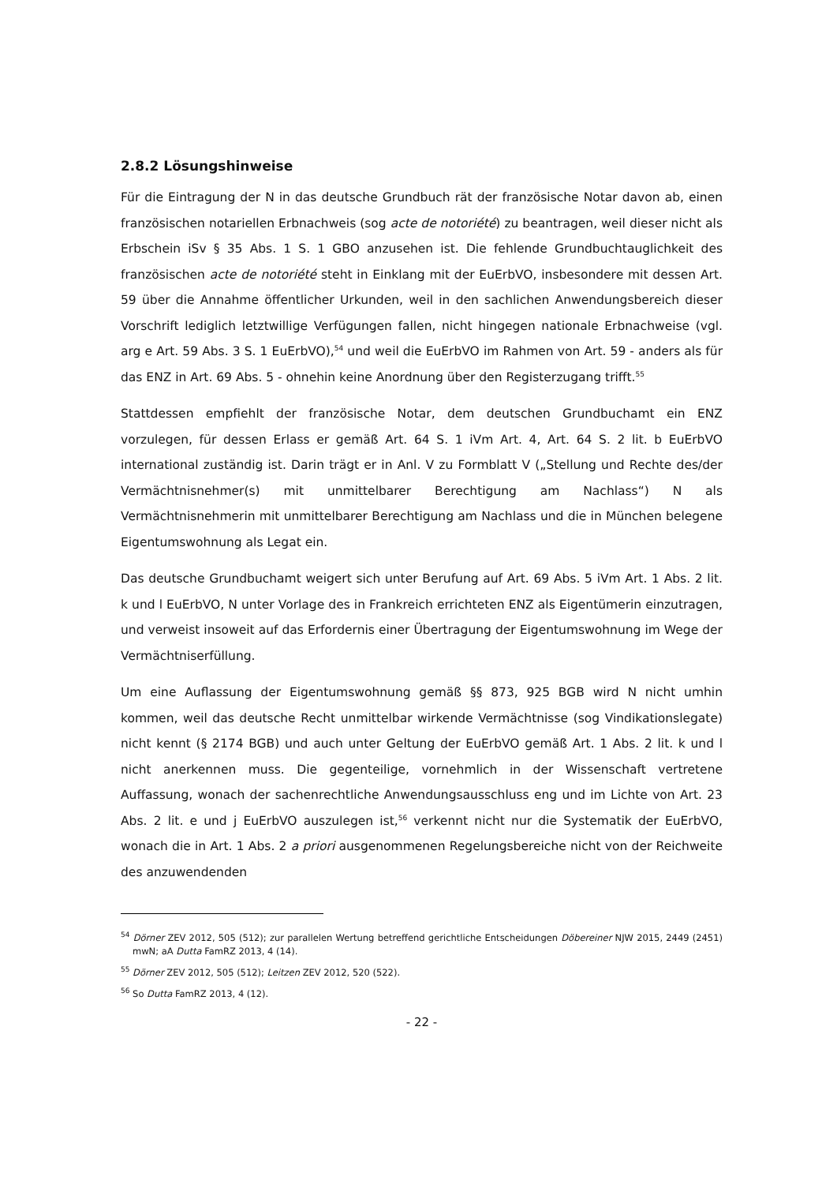2.8.2 Lösungshinweise
Für die Eintragung der N in das deutsche Grundbuch rät der französische Notar davon ab, einen französischen notariellen Erbnachweis (sog acte de notoriété) zu beantragen, weil dieser nicht als Erbschein iSv § 35 Abs. 1 S. 1 GBO anzusehen ist. Die fehlende Grundbuchtauglichkeit des französischen acte de notoriété steht in Einklang mit der EuErbVO, insbesondere mit dessen Art. 59 über die Annahme öffentlicher Urkunden, weil in den sachlichen Anwendungsbereich dieser Vorschrift lediglich letztwillige Verfügungen fallen, nicht hingegen nationale Erbnachweise (vgl. arg e Art. 59 Abs. 3 S. 1 EuErbVO),<sup>54</sup> und weil die EuErbVO im Rahmen von Art. 59 - anders als für das ENZ in Art. 69 Abs. 5 - ohnehin keine Anordnung über den Registerzugang trifft.<sup>55</sup>
Stattdessen empfiehlt der französische Notar, dem deutschen Grundbuchamt ein ENZ vorzulegen, für dessen Erlass er gemäß Art. 64 S. 1 iVm Art. 4, Art. 64 S. 2 lit. b EuErbVO international zuständig ist. Darin trägt er in Anl. V zu Formblatt V („Stellung und Rechte des/der Vermächtnisnehmer(s) mit unmittelbarer Berechtigung am Nachlass“) N als Vermächtnisnehmerin mit unmittelbarer Berechtigung am Nachlass und die in München belegene Eigentumswohnung als Legat ein.
Das deutsche Grundbuchamt weigert sich unter Berufung auf Art. 69 Abs. 5 iVm Art. 1 Abs. 2 lit. k und l EuErbVO, N unter Vorlage des in Frankreich errichteten ENZ als Eigentümerin einzutragen, und verweist insoweit auf das Erfordernis einer Übertragung der Eigentumswohnung im Wege der Vermächtniserfüllung.
Um eine Auflassung der Eigentumswohnung gemäß §§ 873, 925 BGB wird N nicht umhin kommen, weil das deutsche Recht unmittelbar wirkende Vermächtnisse (sog Vindikationslegate) nicht kennt (§ 2174 BGB) und auch unter Geltung der EuErbVO gemäß Art. 1 Abs. 2 lit. k und l nicht anerkennen muss. Die gegenteilige, vornehmlich in der Wissenschaft vertretene Auffassung, wonach der sachenrechtliche Anwendungsausschluss eng und im Lichte von Art. 23 Abs. 2 lit. e und j EuErbVO auszulegen ist,<sup>56</sup> verkennt nicht nur die Systematik der EuErbVO, wonach die in Art. 1 Abs. 2 a priori ausgenommenen Regelungsbereiche nicht von der Reichweite des anzuwendenden
<sup>54</sup> Dörner ZEV 2012, 505 (512); zur parallelen Wertung betreffend gerichtliche Entscheidungen Döbereiner NJW 2015, 2449 (2451) mwN; aA Dutta FamRZ 2013, 4 (14).
<sup>55</sup> Dörner ZEV 2012, 505 (512); Leitzen ZEV 2012, 520 (522).
<sup>56</sup> So Dutta FamRZ 2013, 4 (12).
- 22 -